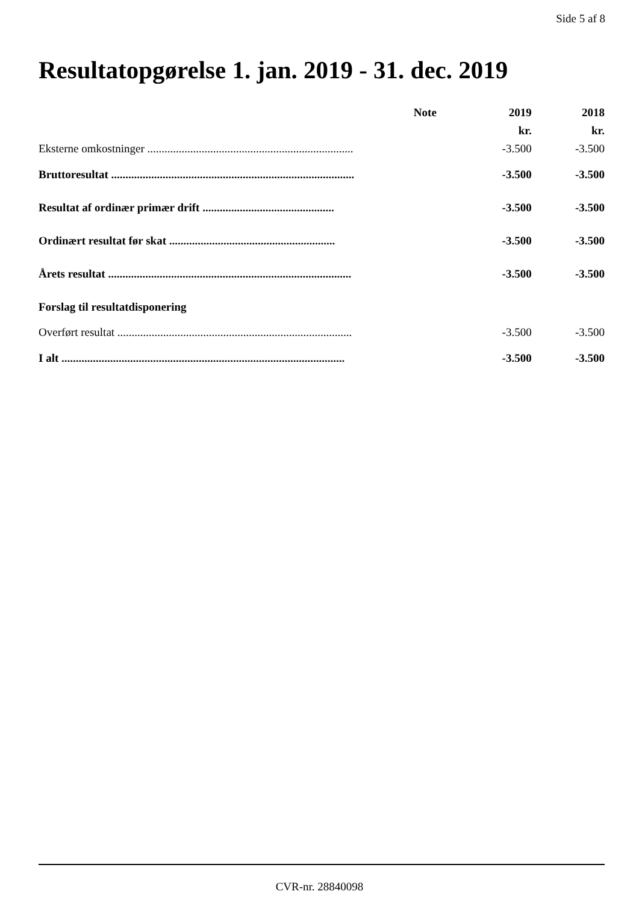Side 5 af 8
Resultatopgørelse 1. jan. 2019 - 31. dec. 2019
| | Note | 2019 | 2018 |
| --- | --- | --- | --- |
| | | kr. | kr. |
| Eksterne omkostninger ........................................................................ | | -3.500 | -3.500 |
| Bruttoresultat ..................................................................................... | | -3.500 | -3.500 |
| Resultat af ordinær primær drift .............................................. | | -3.500 | -3.500 |
| Ordinært resultat før skat .......................................................... | | -3.500 | -3.500 |
| Årets resultat ..................................................................................... | | -3.500 | -3.500 |
| Forslag til resultatdisponering | | | |
| Overført resultat .................................................................................. | | -3.500 | -3.500 |
| I alt ................................................................................................... | | -3.500 | -3.500 |
CVR-nr. 28840098